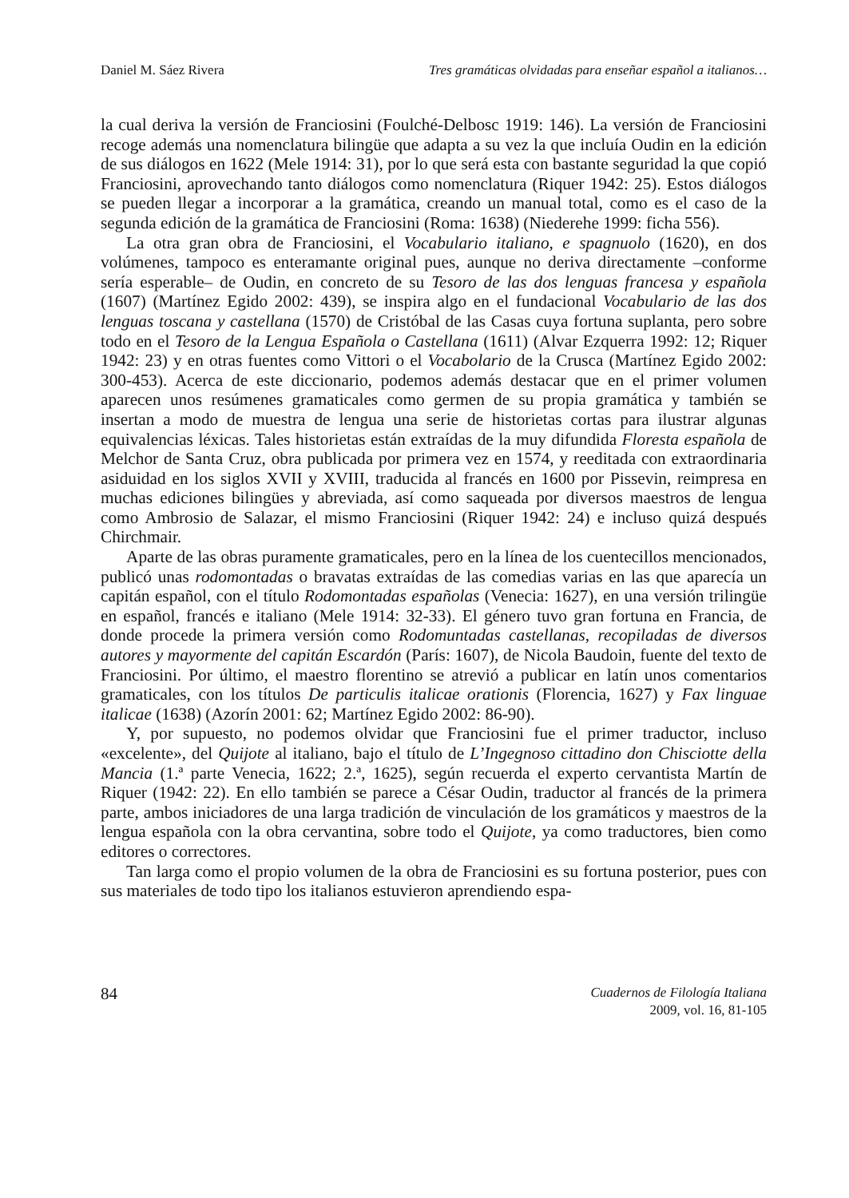Daniel M. Sáez Rivera Tres gramáticas olvidadas para enseñar español a italianos…
la cual deriva la versión de Franciosini (Foulché-Delbosc 1919: 146). La versión de Franciosini recoge además una nomenclatura bilingüe que adapta a su vez la que incluía Oudin en la edición de sus diálogos en 1622 (Mele 1914: 31), por lo que será esta con bastante seguridad la que copió Franciosini, aprovechando tanto diálogos como nomenclatura (Riquer 1942: 25). Estos diálogos se pueden llegar a incorporar a la gramática, creando un manual total, como es el caso de la segunda edición de la gramática de Franciosini (Roma: 1638) (Niederehe 1999: ficha 556).
La otra gran obra de Franciosini, el Vocabulario italiano, e spagnuolo (1620), en dos volúmenes, tampoco es enteramante original pues, aunque no deriva directamente –conforme sería esperable– de Oudin, en concreto de su Tesoro de las dos lenguas francesa y española (1607) (Martínez Egido 2002: 439), se inspira algo en el fundacional Vocabulario de las dos lenguas toscana y castellana (1570) de Cristóbal de las Casas cuya fortuna suplanta, pero sobre todo en el Tesoro de la Lengua Española o Castellana (1611) (Alvar Ezquerra 1992: 12; Riquer 1942: 23) y en otras fuentes como Vittori o el Vocabolario de la Crusca (Martínez Egido 2002: 300-453). Acerca de este diccionario, podemos además destacar que en el primer volumen aparecen unos resúmenes gramaticales como germen de su propia gramática y también se insertan a modo de muestra de lengua una serie de historietas cortas para ilustrar algunas equivalencias léxicas. Tales historietas están extraídas de la muy difundida Floresta española de Melchor de Santa Cruz, obra publicada por primera vez en 1574, y reeditada con extraordinaria asiduidad en los siglos XVII y XVIII, traducida al francés en 1600 por Pissevin, reimpresa en muchas ediciones bilingües y abreviada, así como saqueada por diversos maestros de lengua como Ambrosio de Salazar, el mismo Franciosini (Riquer 1942: 24) e incluso quizá después Chirchmair.
Aparte de las obras puramente gramaticales, pero en la línea de los cuentecillos mencionados, publicó unas rodomontadas o bravatas extraídas de las comedias varias en las que aparecía un capitán español, con el título Rodomontadas españolas (Venecia: 1627), en una versión trilingüe en español, francés e italiano (Mele 1914: 32-33). El género tuvo gran fortuna en Francia, de donde procede la primera versión como Rodomuntadas castellanas, recopiladas de diversos autores y mayormente del capitán Escardón (París: 1607), de Nicola Baudoin, fuente del texto de Franciosini. Por último, el maestro florentino se atrevió a publicar en latín unos comentarios gramaticales, con los títulos De particulis italicae orationis (Florencia, 1627) y Fax linguae italicae (1638) (Azorín 2001: 62; Martínez Egido 2002: 86-90).
Y, por supuesto, no podemos olvidar que Franciosini fue el primer traductor, incluso «excelente», del Quijote al italiano, bajo el título de L’Ingegnoso cittadino don Chisciotte della Mancia (1.ª parte Venecia, 1622; 2.ª, 1625), según recuerda el experto cervantista Martín de Riquer (1942: 22). En ello también se parece a César Oudin, traductor al francés de la primera parte, ambos iniciadores de una larga tradición de vinculación de los gramáticos y maestros de la lengua española con la obra cervantina, sobre todo el Quijote, ya como traductores, bien como editores o correctores.
Tan larga como el propio volumen de la obra de Franciosini es su fortuna posterior, pues con sus materiales de todo tipo los italianos estuvieron aprendiendo espa-
84
Cuadernos de Filología Italiana
2009, vol. 16, 81-105